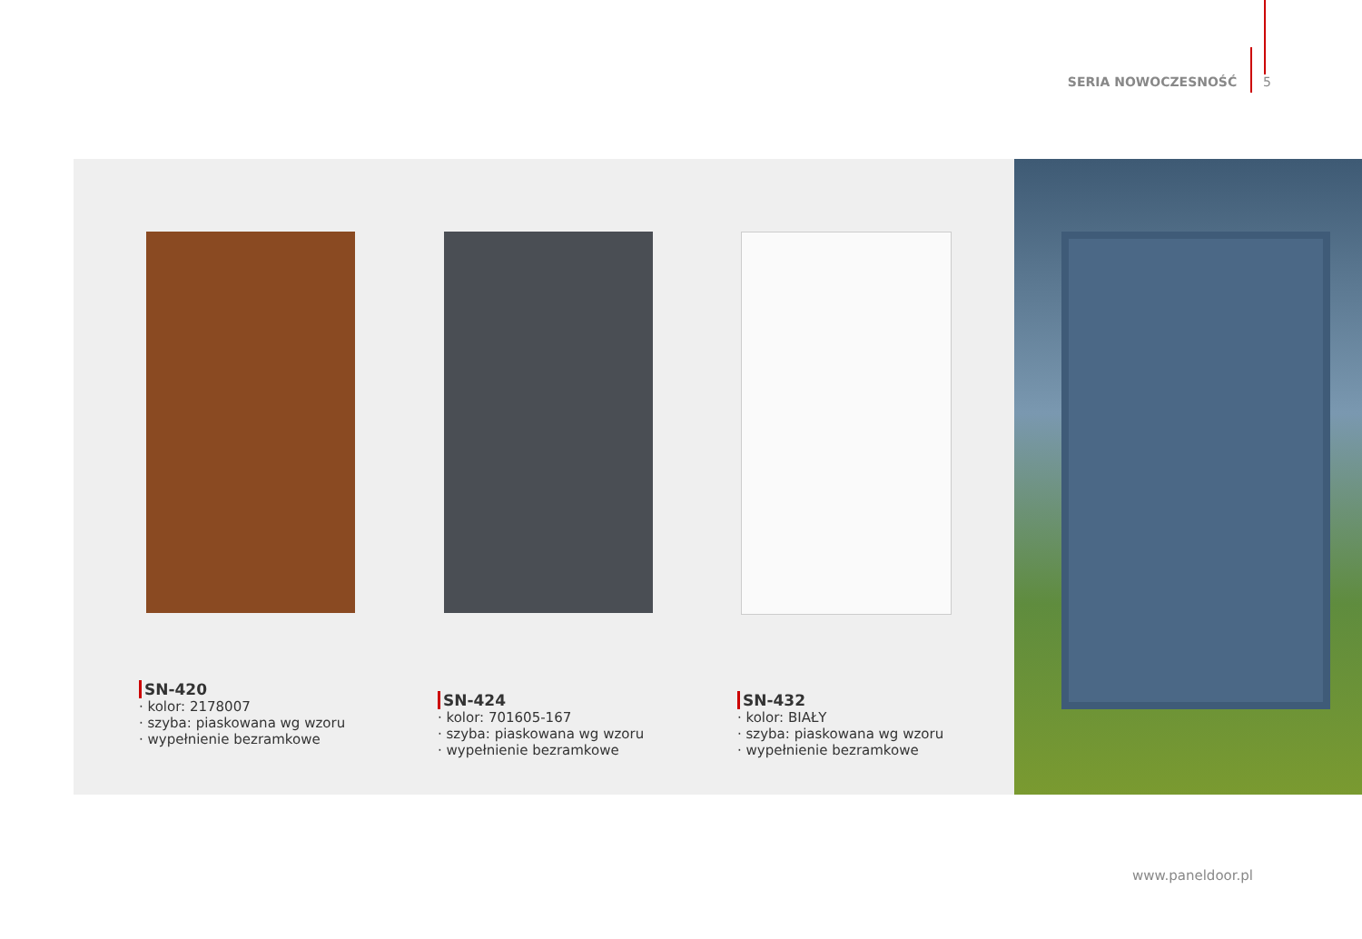SERIA NOWOCZESNOŚĆ 5
SN-420
· kolor: 2178007
· szyba: piaskowana wg wzoru
· wypełnienie bezramkowe
SN-424
· kolor: 701605-167
· szyba: piaskowana wg wzoru
· wypełnienie bezramkowe
SN-432
· kolor: BIAŁY
· szyba: piaskowana wg wzoru
· wypełnienie bezramkowe
www.paneldoor.pl